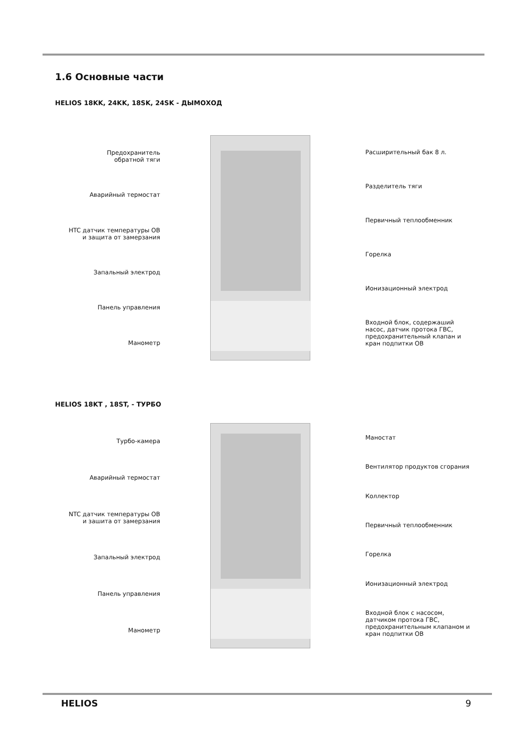1.6 Основные части
HELIOS 18KK, 24KK, 18SK, 24SK - ДЫМОХОД
Предохранитель
обратной тяги
Аварийный термостат
HTC датчик температуры ОВ
и защита от замерзания
Запальный электрод
Панель управления
Манометр
Расширительный бак 8 л.
Разделитель тяги
Первичный теплообменник
Горелка
Ионизационный электрод
Входной блок, содержаший насос, датчик протока ГВС, предохранительный клапан и кран подпитки ОВ
HELIOS 18KT , 18ST, - ТУРБО
Турбо-камера
Аварийный термостат
NTC датчик температуры ОВ
и зашита от замерзания
Запальный электрод
Панель управления
Манометр
Маностат
Вентилятор продуктов сгорания
Коллектор
Первичный теплообменник
Горелка
Ионизационный электрод
Входной блок с насосом, датчиком протока ГВС, предохранительным клапаном и кран подпитки ОВ
HELIOS 9